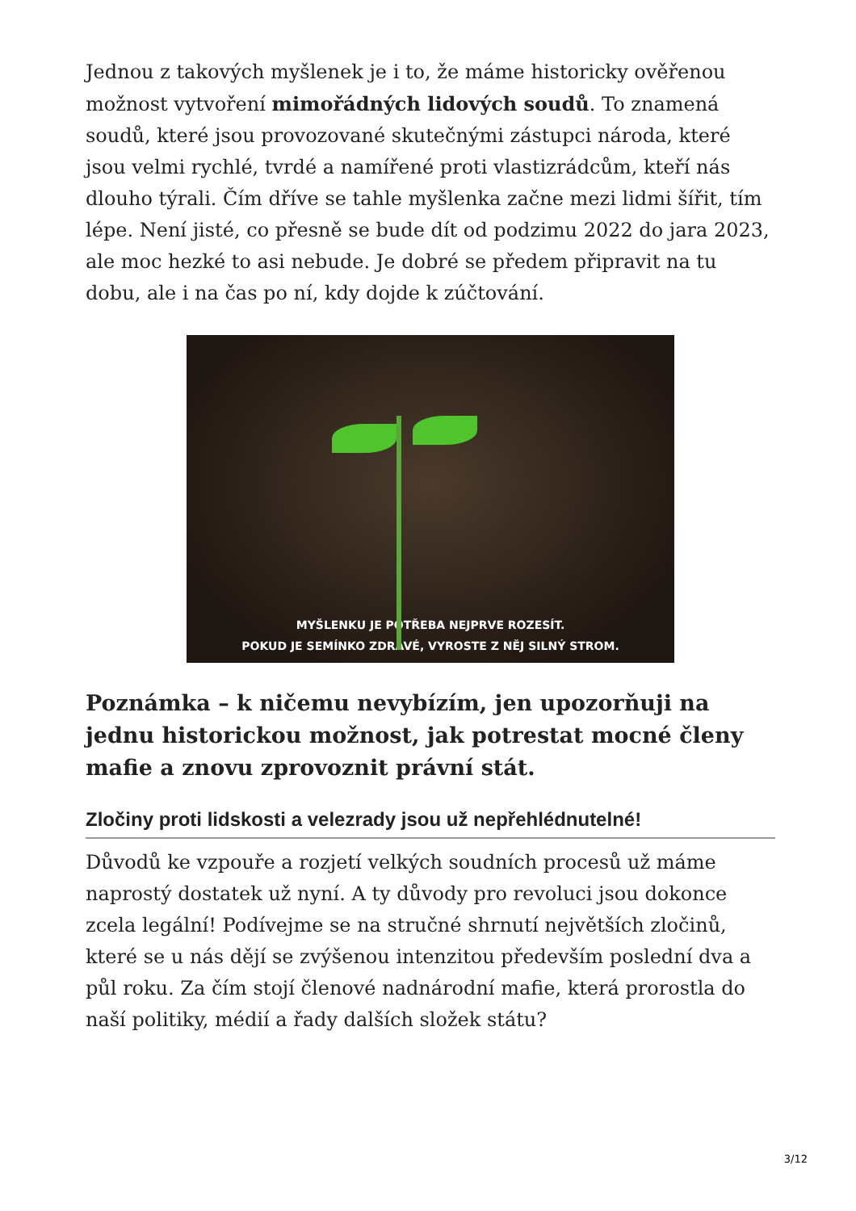Jednou z takových myšlenek je i to, že máme historicky ověřenou možnost vytvoření mimořádných lidových soudů. To znamená soudů, které jsou provozované skutečnými zástupci národa, které jsou velmi rychlé, tvrdé a namířené proti vlastizrádcům, kteří nás dlouho týrali. Čím dříve se tahle myšlenka začne mezi lidmi šířit, tím lépe. Není jisté, co přesně se bude dít od podzimu 2022 do jara 2023, ale moc hezké to asi nebude. Je dobré se předem připravit na tu dobu, ale i na čas po ní, kdy dojde k zúčtování.
MYŠLENKU JE POTŘEBA NEJPRVE ROZESÍT.
POKUD JE SEMÍNKO ZDRAVÉ, VYROSTE Z NĚJ SILNÝ STROM.
Poznámka – k ničemu nevybízím, jen upozorňuji na jednu historickou možnost, jak potrestat mocné členy mafie a znovu zprovoznit právní stát.
Zločiny proti lidskosti a velezrady jsou už nepřehlédnutelné!
Důvodů ke vzpouře a rozjetí velkých soudních procesů už máme naprostý dostatek už nyní. A ty důvody pro revoluci jsou dokonce zcela legální! Podívejme se na stručné shrnutí největších zločinů, které se u nás dějí se zvýšenou intenzitou především poslední dva a půl roku. Za čím stojí členové nadnárodní mafie, která prorostla do naší politiky, médií a řady dalších složek státu?
3/12